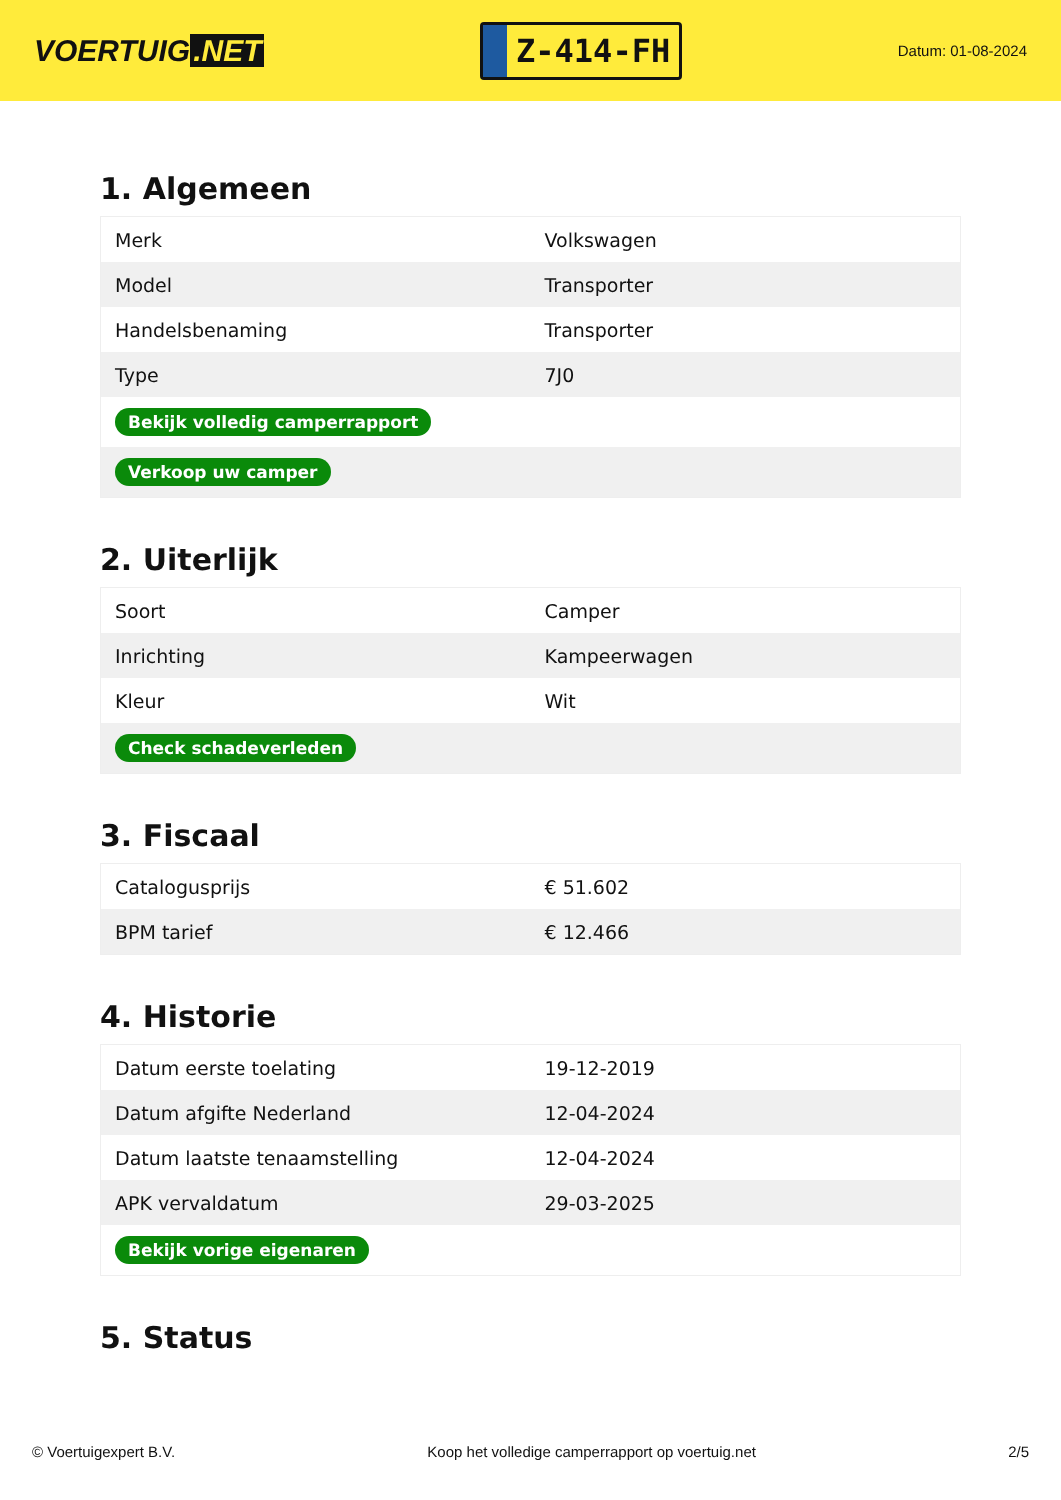VOERTUIG.NET
Z-414-FH
Datum: 01-08-2024
1. Algemeen
| Merk | Volkswagen |
| Model | Transporter |
| Handelsbenaming | Transporter |
| Type | 7J0 |
| Bekijk volledig camperrapport | |
| Verkoop uw camper | |
2. Uiterlijk
| Soort | Camper |
| Inrichting | Kampeerwagen |
| Kleur | Wit |
| Check schadeverleden | |
3. Fiscaal
| Catalogusprijs | € 51.602 |
| BPM tarief | € 12.466 |
4. Historie
| Datum eerste toelating | 19-12-2019 |
| Datum afgifte Nederland | 12-04-2024 |
| Datum laatste tenaamstelling | 12-04-2024 |
| APK vervaldatum | 29-03-2025 |
| Bekijk vorige eigenaren | |
5. Status
© Voertuigexpert B.V. Koop het volledige camperrapport op voertuig.net 2/5